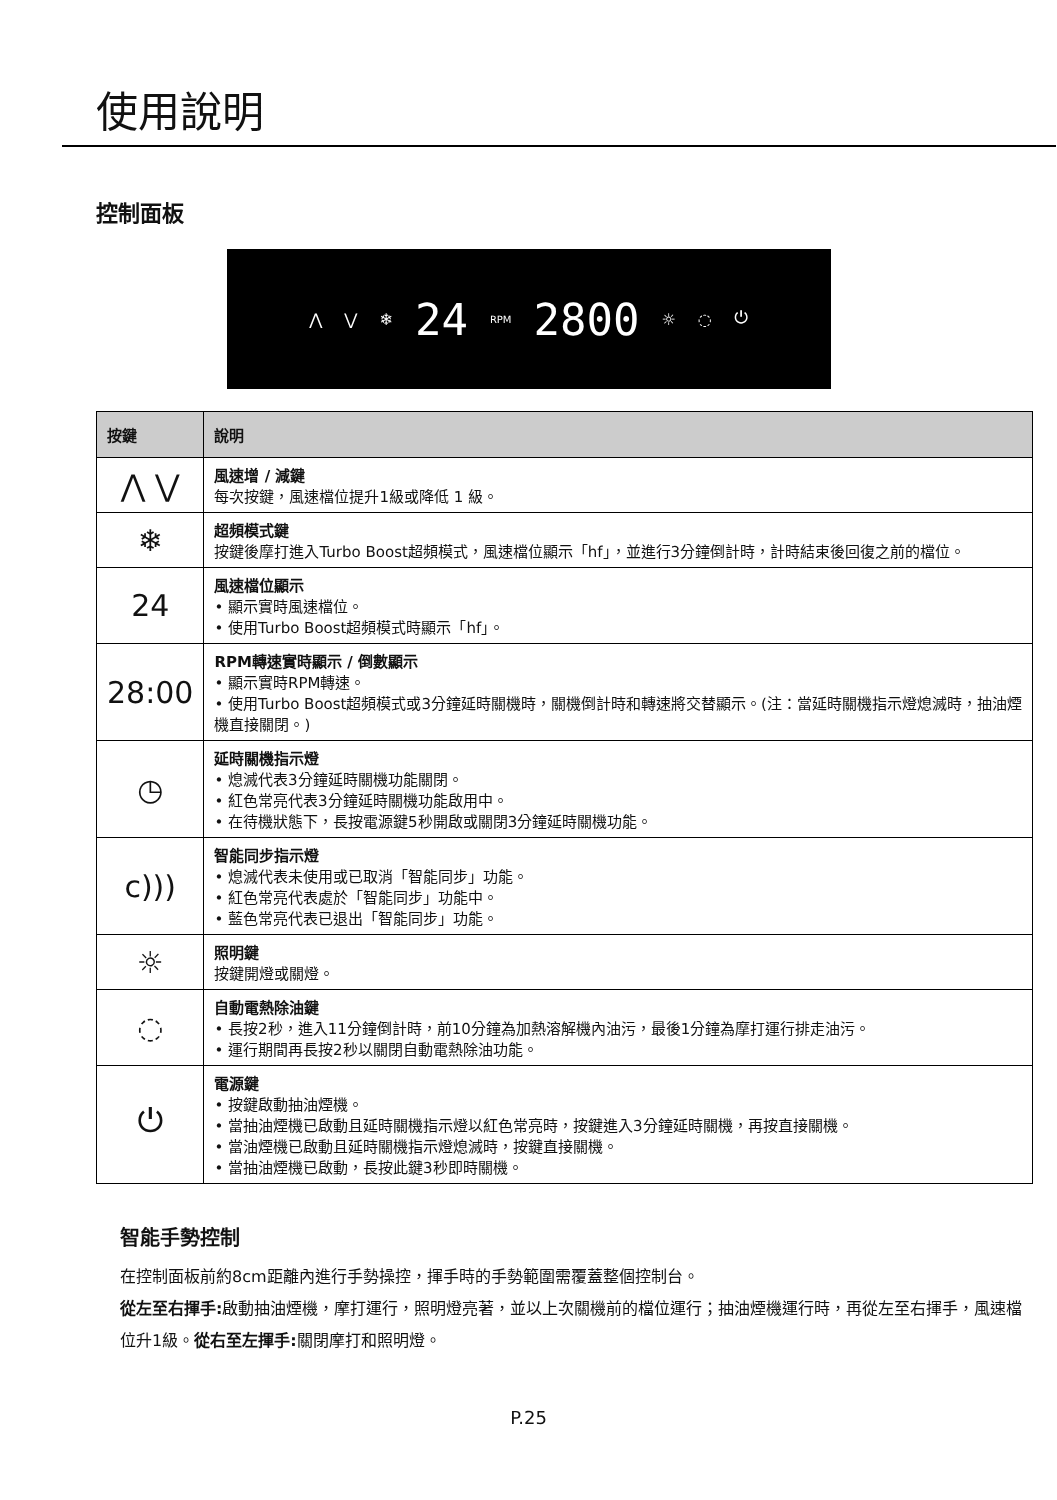使用說明
控制面板
⋀ ⋁ ❄ 24 RPM 2800 ☼ ◌ ⏻
| 按鍵 | 說明 |
| --- | --- |
| ⋀ ⋁ | 風速增 / 減鍵 每次按鍵，風速檔位提升1級或降低 1 級。 |
| ❄ | 超頻模式鍵 按鍵後摩打進入Turbo Boost超頻模式，風速檔位顯示「hf」，並進行3分鐘倒計時，計時結束後回復之前的檔位。 |
| 24 | 風速檔位顯示 • 顯示實時風速檔位。 • 使用Turbo Boost超頻模式時顯示「hf」。 |
| 28:00 | RPM轉速實時顯示 / 倒數顯示 • 顯示實時RPM轉速。 • 使用Turbo Boost超頻模式或3分鐘延時關機時，關機倒計時和轉速將交替顯示。(注：當延時關機指示燈熄滅時，抽油煙機直接關閉。) |
| ◷ | 延時關機指示燈 • 熄滅代表3分鐘延時關機功能關閉。 • 紅色常亮代表3分鐘延時關機功能啟用中。 • 在待機狀態下，長按電源鍵5秒開啟或關閉3分鐘延時關機功能。 |
| c))) | 智能同步指示燈 • 熄滅代表未使用或已取消「智能同步」功能。 • 紅色常亮代表處於「智能同步」功能中。 • 藍色常亮代表已退出「智能同步」功能。 |
| ☼ | 照明鍵 按鍵開燈或關燈。 |
| ◌ | 自動電熱除油鍵 • 長按2秒，進入11分鐘倒計時，前10分鐘為加熱溶解機內油污，最後1分鐘為摩打運行排走油污。 • 運行期間再長按2秒以關閉自動電熱除油功能。 |
| ⏻ | 電源鍵 • 按鍵啟動抽油煙機。 • 當抽油煙機已啟動且延時關機指示燈以紅色常亮時，按鍵進入3分鐘延時關機，再按直接關機。 • 當油煙機已啟動且延時關機指示燈熄滅時，按鍵直接關機。 • 當抽油煙機已啟動，長按此鍵3秒即時關機。 |
智能手勢控制
在控制面板前約8cm距離內進行手勢操控，揮手時的手勢範圍需覆蓋整個控制台。
從左至右揮手: 啟動抽油煙機，摩打運行，照明燈亮著，並以上次關機前的檔位運行；抽油煙機運行時，再從左至右揮手，風速檔位升1級。從右至左揮手: 關閉摩打和照明燈。
P.25